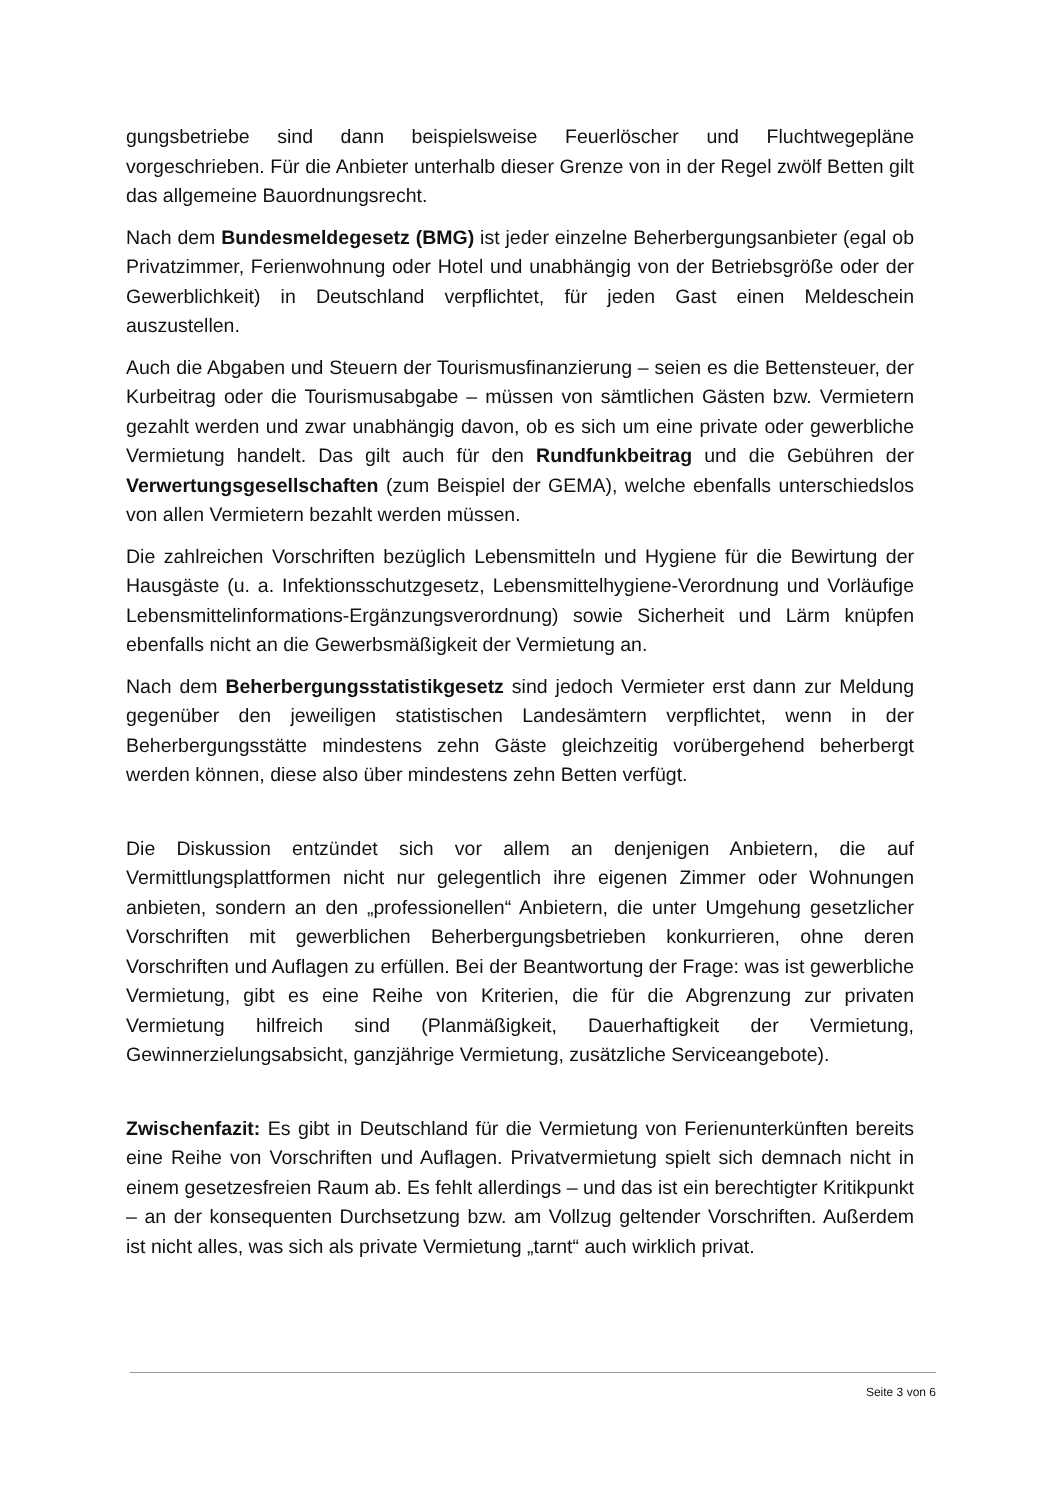gungsbetriebe sind dann beispielsweise Feuerlöscher und Fluchtwegepläne vorgeschrieben. Für die Anbieter unterhalb dieser Grenze von in der Regel zwölf Betten gilt das allgemeine Bauordnungsrecht.
Nach dem Bundesmeldegesetz (BMG) ist jeder einzelne Beherbergungsanbieter (egal ob Privatzimmer, Ferienwohnung oder Hotel und unabhängig von der Betriebsgröße oder der Gewerblichkeit) in Deutschland verpflichtet, für jeden Gast einen Meldeschein auszustellen.
Auch die Abgaben und Steuern der Tourismusfinanzierung – seien es die Bettensteuer, der Kurbeitrag oder die Tourismusabgabe – müssen von sämtlichen Gästen bzw. Vermietern gezahlt werden und zwar unabhängig davon, ob es sich um eine private oder gewerbliche Vermietung handelt. Das gilt auch für den Rundfunkbeitrag und die Gebühren der Verwertungsgesellschaften (zum Beispiel der GEMA), welche ebenfalls unterschiedslos von allen Vermietern bezahlt werden müssen.
Die zahlreichen Vorschriften bezüglich Lebensmitteln und Hygiene für die Bewirtung der Hausgäste (u. a. Infektionsschutzgesetz, Lebensmittelhygiene-Verordnung und Vorläufige Lebensmittelinformations-Ergänzungsverordnung) sowie Sicherheit und Lärm knüpfen ebenfalls nicht an die Gewerbsmäßigkeit der Vermietung an.
Nach dem Beherbergungsstatistikgesetz sind jedoch Vermieter erst dann zur Meldung gegenüber den jeweiligen statistischen Landesämtern verpflichtet, wenn in der Beherbergungsstätte mindestens zehn Gäste gleichzeitig vorübergehend beherbergt werden können, diese also über mindestens zehn Betten verfügt.
Die Diskussion entzündet sich vor allem an denjenigen Anbietern, die auf Vermittlungsplattformen nicht nur gelegentlich ihre eigenen Zimmer oder Wohnungen anbieten, sondern an den „professionellen“ Anbietern, die unter Umgehung gesetzlicher Vorschriften mit gewerblichen Beherbergungsbetrieben konkurrieren, ohne deren Vorschriften und Auflagen zu erfüllen. Bei der Beantwortung der Frage: was ist gewerbliche Vermietung, gibt es eine Reihe von Kriterien, die für die Abgrenzung zur privaten Vermietung hilfreich sind (Planmäßigkeit, Dauerhaftigkeit der Vermietung, Gewinnerzielungsabsicht, ganzjährige Vermietung, zusätzliche Serviceangebote).
Zwischenfazit: Es gibt in Deutschland für die Vermietung von Ferienunterkünften bereits eine Reihe von Vorschriften und Auflagen. Privatvermietung spielt sich demnach nicht in einem gesetzesfreien Raum ab. Es fehlt allerdings – und das ist ein berechtigter Kritikpunkt – an der konsequenten Durchsetzung bzw. am Vollzug geltender Vorschriften. Außerdem ist nicht alles, was sich als private Vermietung „tarnt“ auch wirklich privat.
Seite 3 von 6